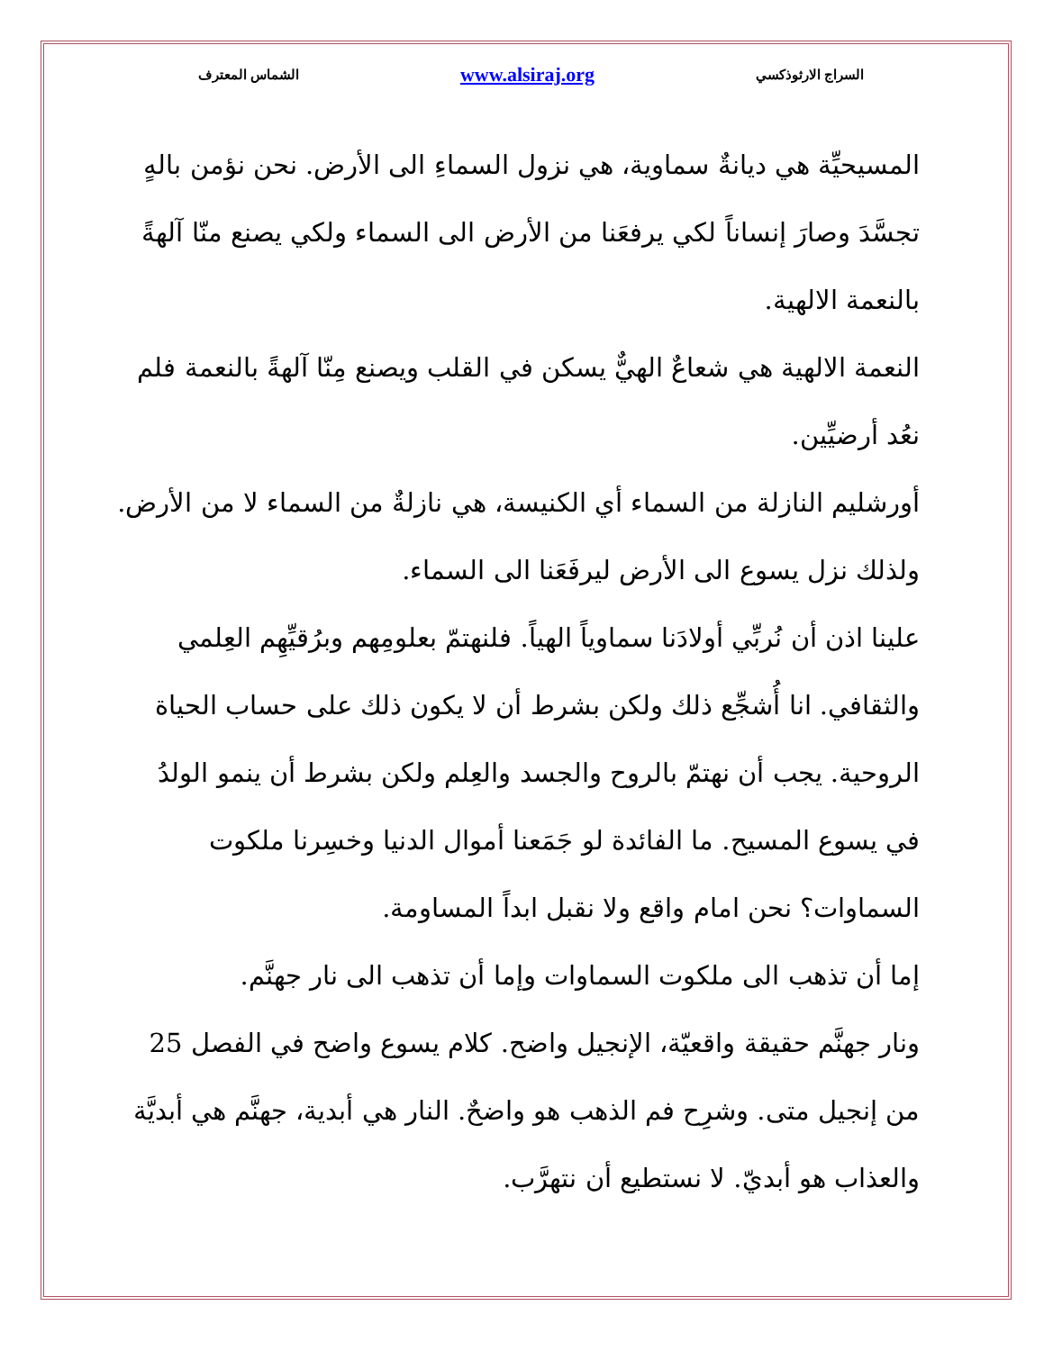السراج الارثوذكسي www.alsiraj.org الشماس المعترف
المسيحيِّة هي ديانةٌ سماوية، هي نزول السماءِ الى الأرض. نحن نؤمن بالهٍ تجسَّدَ وصارَ إنساناً لكي يرفعَنا من الأرض الى السماء ولكي يصنع منّا آلهةً بالنعمة الالهية.
النعمة الالهية هي شعاعٌ الهيٌّ يسكن في القلب ويصنع مِنّا آلهةً بالنعمة فلم نعُد أرضيِّين.
أورشليم النازلة من السماء أي الكنيسة، هي نازلةٌ من السماء لا من الأرض. ولذلك نزل يسوع الى الأرض ليرفَعَنا الى السماء.
علينا اذن أن نُربِّي أولادَنا سماوياً الهياً. فلنهتمّ بعلومِهم وبرُقيِّهِم العِلمي والثقافي. انا أُشجِّع ذلك ولكن بشرط أن لا يكون ذلك على حساب الحياة الروحية. يجب أن نهتمّ بالروح والجسد والعِلم ولكن بشرط أن ينمو الولدُ في يسوع المسيح. ما الفائدة لو جَمَعنا أموال الدنيا وخسِرنا ملكوت السماوات؟ نحن امام واقع ولا نقبل ابداً المساومة.
إما أن تذهب الى ملكوت السماوات وإما أن تذهب الى نار جهنَّم.
ونار جهنَّم حقيقة واقعيّة، الإنجيل واضح. كلام يسوع واضح في الفصل 25 من إنجيل متى. وشرِح فم الذهب هو واضحٌ. النار هي أبدية، جهنَّم هي أبديَّة والعذاب هو أبديّ. لا نستطيع أن نتهرَّب.